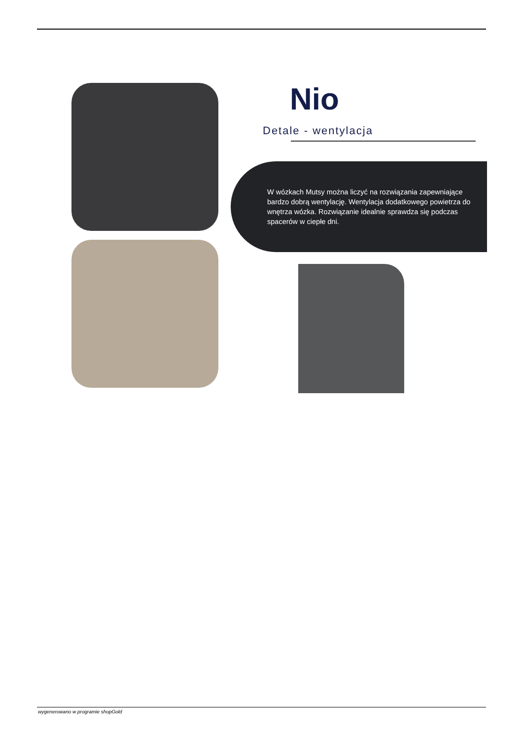Nio
Detale - wentylacja
W wózkach Mutsy można liczyć na rozwiązania zapewniające bardzo dobrą wentylację. Wentylacja dodatkowego powietrza do wnętrza wózka. Rozwiązanie idealnie sprawdza się podczas spacerów w ciepłe dni.
wygenerowano w programie shopGold